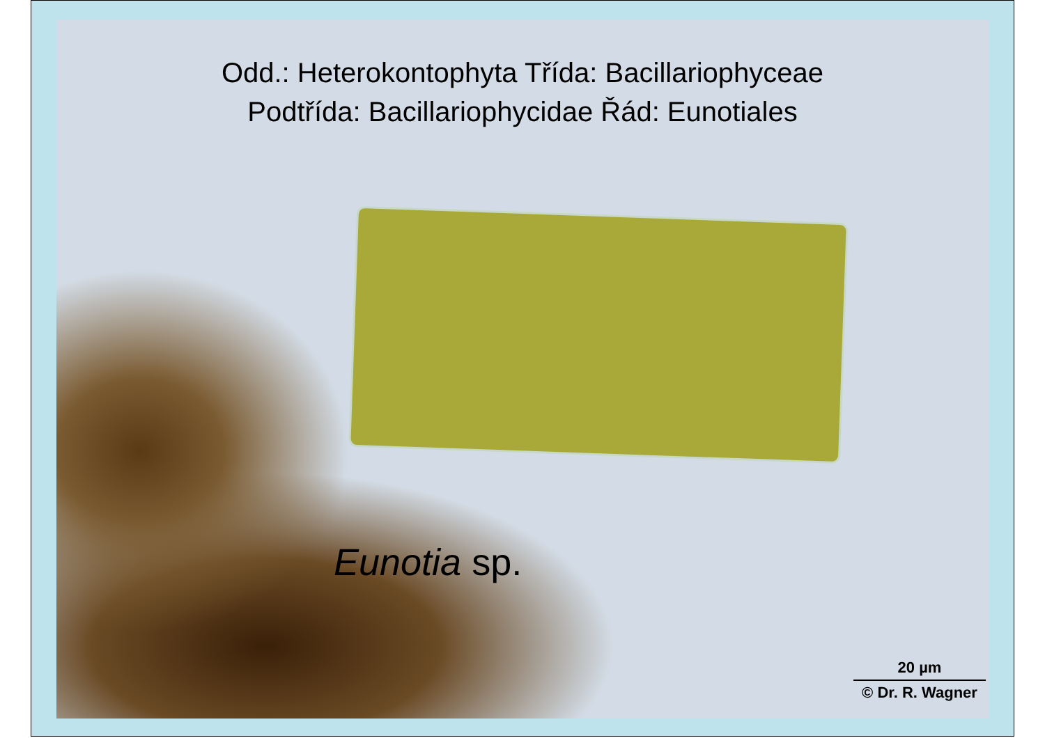Odd.: Heterokontophyta Třída: Bacillariophyceae
Podtřída: Bacillariophycidae Řád: Eunotiales
Eunotia sp.
20 µm
© Dr. R. Wagner